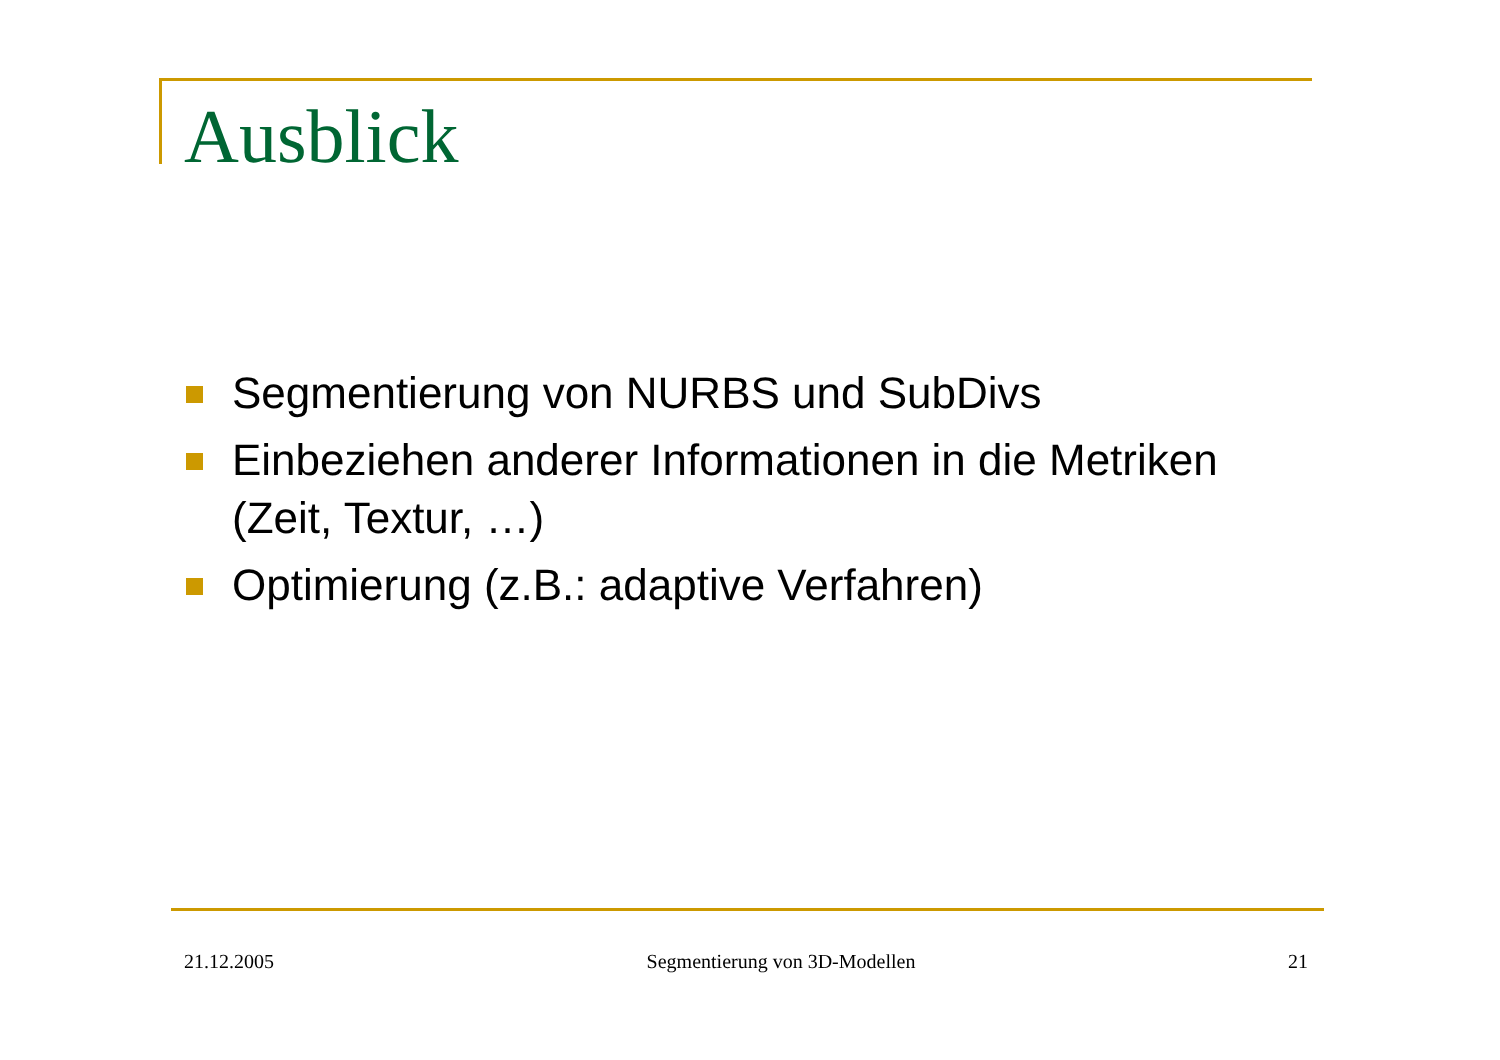Ausblick
Segmentierung von NURBS und SubDivs
Einbeziehen anderer Informationen in die Metriken (Zeit, Textur, …)
Optimierung (z.B.: adaptive Verfahren)
21.12.2005 Segmentierung von 3D-Modellen 21